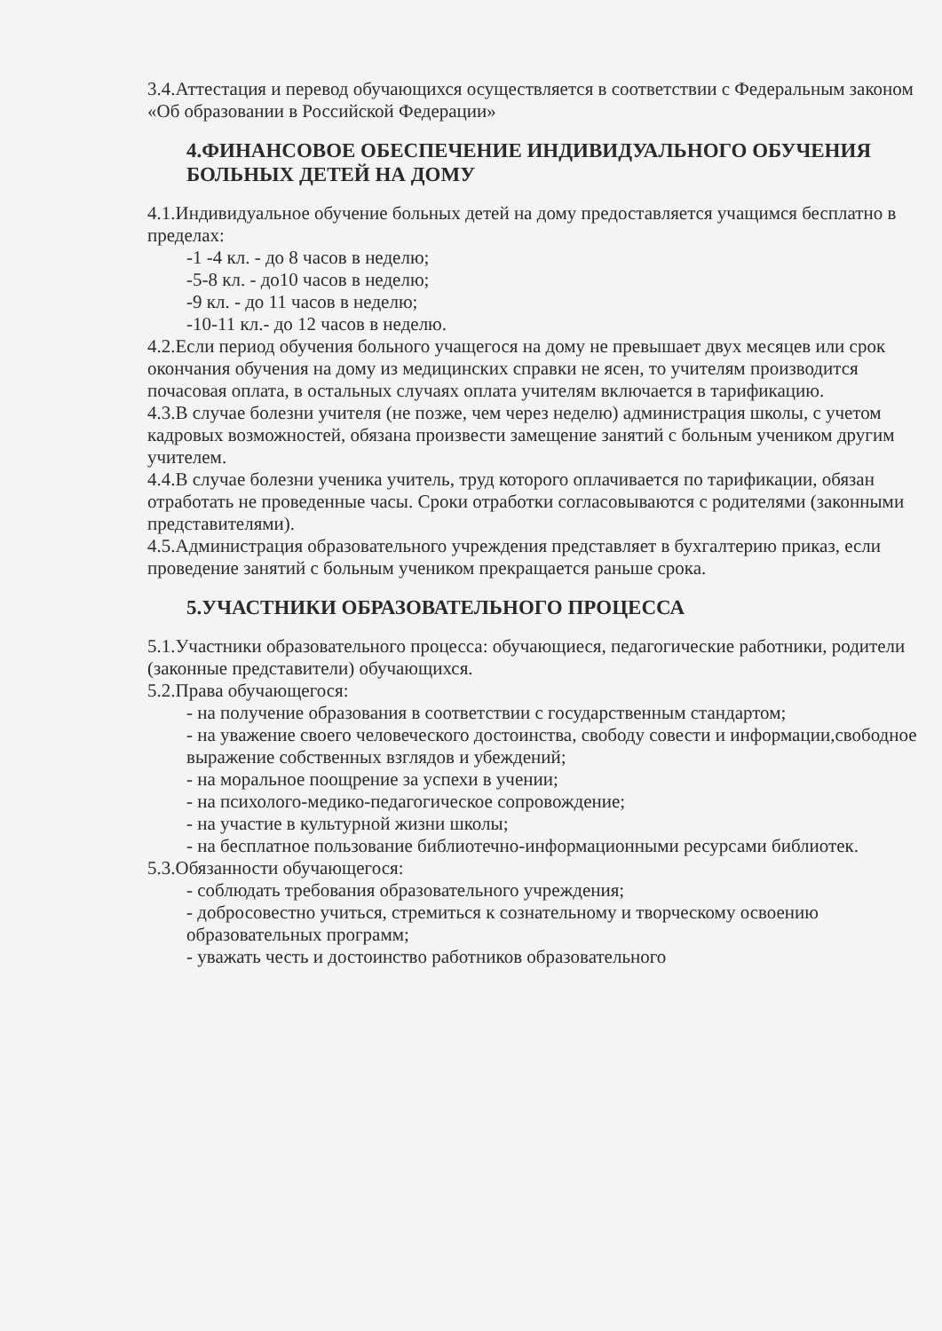3.4.Аттестация и перевод обучающихся осуществляется в соответствии с Федеральным законом «Об образовании в Российской Федерации»
4.ФИНАНСОВОЕ ОБЕСПЕЧЕНИЕ ИНДИВИДУАЛЬНОГО ОБУЧЕНИЯ БОЛЬНЫХ ДЕТЕЙ НА ДОМУ
4.1.Индивидуальное обучение больных детей на дому предоставляется учащимся бесплатно в пределах:
-1 -4 кл. - до 8 часов в неделю;
-5-8 кл. - до10 часов в неделю;
-9 кл. - до 11 часов в неделю;
-10-11 кл.- до 12 часов в неделю.
4.2.Если период обучения больного учащегося на дому не превышает двух месяцев или срок окончания обучения на дому из медицинских справки не ясен, то учителям производится почасовая оплата, в остальных случаях оплата учителям включается в тарификацию.
4.3.В случае болезни учителя (не позже, чем через неделю) администрация школы, с учетом кадровых возможностей, обязана произвести замещение занятий с больным учеником другим учителем.
4.4.В случае болезни ученика учитель, труд которого оплачивается по тарификации, обязан отработать не проведенные часы. Сроки отработки согласовываются с родителями (законными представителями).
4.5.Администрация образовательного учреждения представляет в бухгалтерию приказ, если проведение занятий с больным учеником прекращается раньше срока.
5.УЧАСТНИКИ ОБРАЗОВАТЕЛЬНОГО ПРОЦЕССА
5.1.Участники образовательного процесса: обучающиеся, педагогические работники, родители (законные представители) обучающихся.
5.2.Права обучающегося:
- на получение образования в соответствии с государственным стандартом;
- на уважение своего человеческого достоинства, свободу совести и информации,свободное выражение собственных взглядов и убеждений;
- на моральное поощрение за успехи в учении;
- на психолого-медико-педагогическое сопровождение;
- на участие в культурной жизни школы;
- на бесплатное пользование библиотечно-информационными ресурсами библиотек.
5.3.Обязанности обучающегося:
- соблюдать требования образовательного учреждения;
- добросовестно учиться, стремиться к сознательному и творческому освоению образовательных программ;
- уважать честь и достоинство работников образовательного